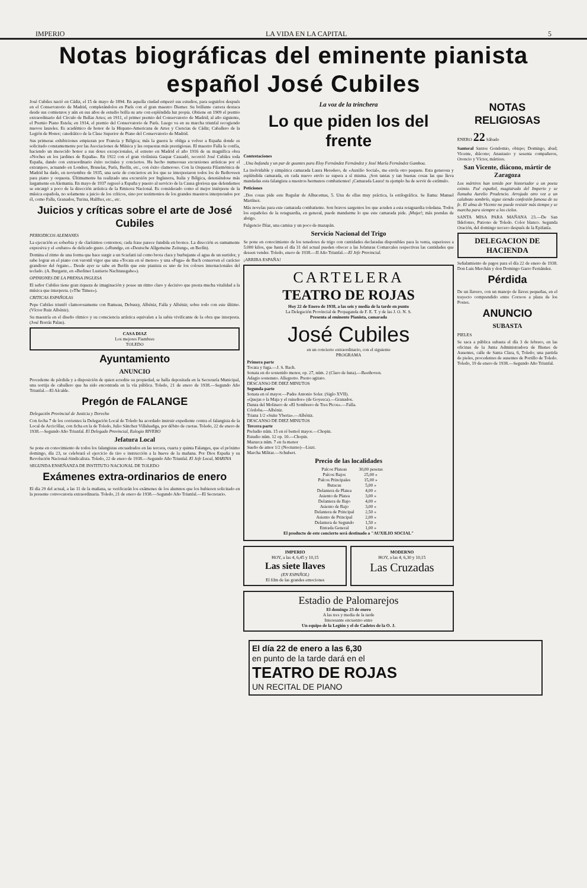IMPERIO LA VIDA EN LA CAPITAL 5
Notas biográficas del eminente pianista español José Cubiles
José Cubiles nació en Cádiz, el 15 de mayo de 1894. En aquella ciudad empezó sus estudios, para seguirlos después en el Conservatorio de Madrid, completándolos en París con el gran maestro Diemer. Su brillante carrera destaca desde sus comienzos y aún en sus años de estudio brilla su arte con espléndida luz propia. Obtiene en 1909 el premio extraordinario del Círculo de Bellas Artes; en 1911, el primer premio del Conservatorio de Madrid; al año siguiente, el Premio Piano Estela; en 1914, el premio del Conservatorio de París. Luego va en su marcha triunfal recogiendo nuevos laureles. Es académico de honor de la Hispano-Americana de Artes y Ciencias de Cádiz; Caballero de la Legión de Honor; catedrático de la Clase Superior de Piano del Conservatorio de Madrid.
Sus primeras exhibiciones empiezan por Francia y Bélgica; más la guerra le obliga a volver a España donde es solicitado constantemente por las Asociaciones de Música y las orquestas más prestigiosas. El maestro Falla le confía, haciendo un merecido honor a sus dotes excepcionales, el estreno en Madrid el año 1916 de su magnífica obra «Noches en los jardines de España». En 1922 con el gran violinista Gaspar Cassadó, recorrió José Cubiles toda España, dando con extraordinario éxito recitales y conciertos. Ha hecho numerosas excursiones artísticas por el extranjero, actuando en Londres, Bruselas, París, Berlín, etc., con éxito clamoroso. Con la Orquesta Filarmónica de Madrid ha dado, en noviembre de 1935, una serie de conciertos en los que se interpretaron todos los de Bethoveen para piano y orquesta. Últimamente ha realizado una excursión por Inglaterra, Italia y Bélgica, deteniéndose más largamente en Alemania. En mayo de 1937 regresó a España y puesto al servicio de la Causa gloriosa que defendemos se encargó a poco de la dirección artística de la Emisora Nacional. Es considerado como el mejor intérprete de la música española, no solamente a juicio de los críticos, sino por testimonios de los grandes maestros interpretados por él, como Falla, Granados, Turina, Halffter, etc., etc.
Juicios y críticas sobre el arte de José Cubiles
PERIODICOS ALEMANES
La ejecución es soberbia y de clarísimos contornos; cada frase parece fundida en bronce. La dirección es sumamente expresiva y el «rubato» de delicado gusto. («Rundge, en «Deutsche Allgemeine Zeitung», en Berlín).
Domina el ritmo de una forma que hace surgir a un Scarlatti tal como brota clara y burbujante el agua de un surtidor, y sabe lograr en el piano con varonil vigor que una «Tocata en ré menor» y una «Fuga» de Bach conserven el carácter grandioso del órgano... Desde ayer se sabe en Berlín que este pianista es uno de los colosos internacionales del teclado. (A. Burgartz, en «Berliner Lustierte Nachtausgabe»).
OPINIONES DE LA PRENSA INGLESA
El señor Cubiles tiene gran riqueza de imaginación y posee un ritmo claro y decisivo que presta mucha vitalidad a la música que interpreta. («The Times»).
CRITICAS ESPAÑOLAS
Pepe Cubiles triunfó clamorosamente con Rameau, Debussy, Albéniz, Falla y Albéniz; sobre todo con este último. (Víctor Ruiz Albéniz).
Su maestría en el diseño rítmico y su consciencia artística equivalen a la sabia vivificante de la obra que interpreta. (José Borrás Palau).
CASA DIAZ
Los mejores Fiambres
TOLEDO
Ayuntamiento
ANUNCIO
Procedente de pérdida y a disposición de quien acredite su propiedad, se halla depositada en la Secretaría Municipal, una sortija de caballero que ha sido encontrada en la vía pública. Toledo, 21 de enero de 1938.—Segundo Año Triunfal.—El Alcalde.
Pregón de FALANGE
Delegación Provincial de Justicia y Derecho
Con fecha 7 de los corrientes la Delegación Local de Toledo ha acordado instruir expediente contra el falangista de la Local de Arcicóllar, con ficha en la de Toledo, Julio Sánchez Villalueñga, por débito de cuotas. Toledo, 22 de enero de 1938.—Segundo Año Triunfal. El Delegado Provincial, Eulogio RIVERO
Jefatura Local
Se pone en conocimiento de todos los falangistas encuadrados en las tercera, cuarta y quinta Falanges, que el próximo domingo, día 23, se celebrará el ejercicio de tiro e instrucción a la hueve de la mañana. Por Dios España y su Revolución Nacional-Sindicalista. Toledo, 22 de enero de 1938.—Segundo Año Triunfal. El Jefe Local, MARINA
SEGUNDA ENSEÑANZA DE INSTITUTO NACIONAL DE TOLEDO
Exámenes extra-ordinarios de enero
El día 29 del actual, a las 11 de la mañana, se verificarán los exámenes de los alumnos que los hubieren solicitado en la presente convocatoria extraordinaria. Toledo, 21 de enero de 1938.—Segundo Año Triunfal.—El Secretario.
La voz de la trinchera
Lo que piden los del frente
Contestaciones
..Una bufanda y un par de guantes para Eloy Fernández Fernández y José María Fernández Gamboa.
La inolvidable y simpática camarada Laura Heredero, de «Auxilio Social», me envía otro paquete. Esta generosa y espléndida camarada, en cada nuevo envío se supera a sí misma. ¡Son tantas y tan buenas cosas las que lleva mandadas esta falangista a nuestros hermanos combatientes! ¡Camarada Laura! tu ejemplo ha de servir de estímulo.
Peticiones
..Dos cosas pide este Regular de Alhucemas, 5. Una de ellas muy práctica, la estilográfica. Se llama: Manuel Martínez.
Más novelas para este camarada combatiente. Son bravos sargentos los que acuden a esta retaguardia toledana. Todos los españoles de la retaguardia, en general, puede mandarme lo que este camarada pide. ¡Mujer!; más prendas de abrigo.
Fulgencio Díaz, una camisa y un poco de mazapán.
Servicio Nacional del Trigo
Se pone en conocimiento de los tenedores de trigo con cantidades declaradas disponibles para la venta, superiores a 5.000 kilos, que hasta el día 31 del actual pueden ofrecer a las Jefaturas Comarcales respectivas las cantidades que deseen vender. Toledo, enero de 1938.—II Año Triunfal.—El Jefe Provincial.
¡ARRIBA ESPAÑA!
CARTELERA
TEATRO DE ROJAS
Hoy 22 de Enero de 1938, a las seis y media de la tarde en punto
La Delegación Provincial de Propaganda de F. E. T. y de las J. O. N. S.
Presenta al eminente Pianista, camarada
José Cubiles
en un concierto extraordinario, con el siguiente
PROGRAMA
Primera parte
Tocata y fuga.—J. S. Bach.
Sonata en do sostenido menor, op. 27, núm. 2 (Claro de luna).—Beethoven.
Adagio sostenuto. Allegretto. Presto agitato.
DESCANSO DE DIEZ MINUTOS
Segunda parte
Sonata en ré mayor.—Padre Antonio Soler. (Siglo XVII).
«Quejas o la Maja y el ruiseñor» (de Goyesca).—Granados.
Danza del Molinero de «El Sombrero de Tres Picos».—Falla.
Córdoba.—Albéniz.
Triana 1/2 «Suite Yberia».—Albéniz.
DESCANSO DE DIEZ MINUTOS
Tercera parte
Preludio núm. 15 en ré bemol mayor.—Chopin.
Estudio núm. 12 op. 10.—Chopin.
Mazurca núm. 7 en fa menor
Sueño de amor 1/2 (Nocturno)—Liszt.
Marcha Militar.—Schubert.
Precio de las localidades
| Palcos Plateas | 30,00 pesetas |
| Palcos Bajos | 25,00 » |
| Palcos Principales | 15,00 » |
| Butacas | 5,00 » |
| Delantera de Platea | 4,00 » |
| Asiento de Platea | 3,00 » |
| Delantera de Bajo | 4,00 » |
| Asiento de Bajo | 3,00 » |
| Delantera de Principal | 2,50 » |
| Asiento de Principal | 2,00 » |
| Delantera de Segundo | 1,50 » |
| Entrada General | 1,00 » |
El producto de este concierto será destinado a "AUXILIO SOCIAL"
IMPERIO
HOY, a las 4, 6,45 y 10,15
Las siete llaves
(EN ESPAÑOL)
El film de las grandes emociones
MODERNO
HOY, a las 4; 6,30 y 10,15
Las Cruzadas
Estadio de Palomarejos
El domingo 23 de enero
A las tres y media de la tarde
Interesante encuentro entre
Un equipo de la Legión y el de Cadetes de la O. J.
NOTAS RELIGIOSAS
ENERO 22 Sábado
Santoral Santos Gondomio, obispo; Domingo, abad; Vicente, diácono; Anastasio y sesenta compañeros, Oroncio y Víctor, mártires.
San Vicente, diácono, mártir de Zaragoza
Los mártires han tenido por historiador a un poeta eximio. Fué español, magistrado del Imperio y se llamaba Aurelio Prudencio. Arrojado otro vez a un calabozo sombrío, sigue siendo confesión famosa de su fe. El alma de Vicente no puede resistir más tiempo y se marcha para siempre a los cielos.
SANTA MISA PARA MAÑANA 23.—De San Ildefonso, Patrono de Toledo. Color blanco. Segunda Oración, del domingo tercero después de la Epifanía.
DELEGACION DE HACIENDA
Señalamiento de pagos para el día 22 de enero de 1938. Don Luis Merchán y don Domingo Garro Fernández.
Pérdida
De un llavero, con un manojo de llaves pequeñas, en el trayecto comprendido entre Correos a plaza de los Postes.
ANUNCIO
SUBASTA
PIELES
Se saca a pública subasta el día 3 de febrero, en las oficinas de la Junta Administradora de Bienes de Ausentes, calle de Santa Clara, 6, Toledo; una partida de pieles, procedentes de ausentes de Portillo de Toledo. Toledo, 19 de enero de 1938.—Segundo Año Triunfal.
El día 22 de enero a las 6,30
en punto de la tarde dará en el
TEATRO DE ROJAS
UN RECITAL DE PIANO